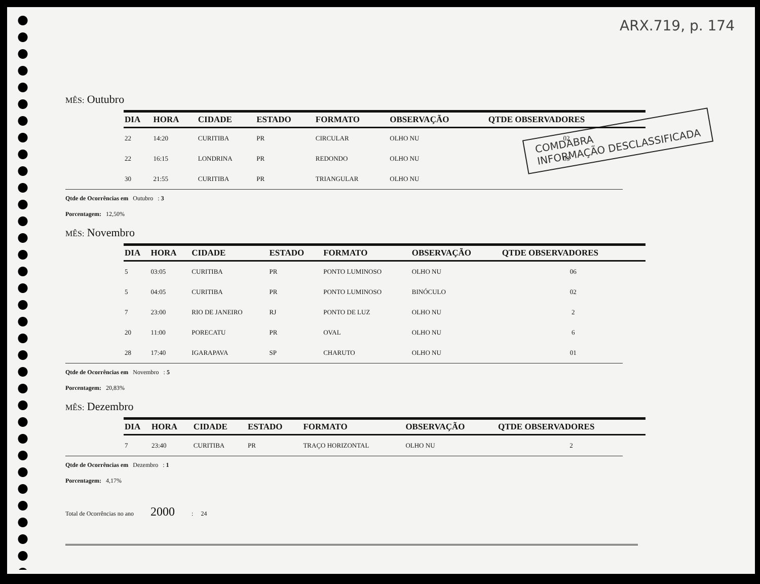ARX.719, p. 174
COMDABRA
INFORMAÇÃO DESCLASSIFICADA
MÊS: Outubro
| DIA | HORA | CIDADE | ESTADO | FORMATO | OBSERVAÇÃO | QTDE OBSERVADORES |
| --- | --- | --- | --- | --- | --- | --- |
| 22 | 14:20 | CURITIBA | PR | CIRCULAR | OLHO NU | 02 |
| 22 | 16:15 | LONDRINA | PR | REDONDO | OLHO NU | 03 |
| 30 | 21:55 | CURITIBA | PR | TRIANGULAR | OLHO NU | |
Qtde de Ocorrências em Outubro : 3
Porcentagem: 12,50%
MÊS: Novembro
| DIA | HORA | CIDADE | ESTADO | FORMATO | OBSERVAÇÃO | QTDE OBSERVADORES |
| --- | --- | --- | --- | --- | --- | --- |
| 5 | 03:05 | CURITIBA | PR | PONTO LUMINOSO | OLHO NU | 06 |
| 5 | 04:05 | CURITIBA | PR | PONTO LUMINOSO | BINÓCULO | 02 |
| 7 | 23:00 | RIO DE JANEIRO | RJ | PONTO DE LUZ | OLHO NU | 2 |
| 20 | 11:00 | PORECATU | PR | OVAL | OLHO NU | 6 |
| 28 | 17:40 | IGARAPAVA | SP | CHARUTO | OLHO NU | 01 |
Qtde de Ocorrências em Novembro : 5
Porcentagem: 20,83%
MÊS: Dezembro
| DIA | HORA | CIDADE | ESTADO | FORMATO | OBSERVAÇÃO | QTDE OBSERVADORES |
| --- | --- | --- | --- | --- | --- | --- |
| 7 | 23:40 | CURITIBA | PR | TRAÇO HORIZONTAL | OLHO NU | 2 |
Qtde de Ocorrências em Dezembro : 1
Porcentagem: 4,17%
Total de Ocorrências no ano 2000 : 24